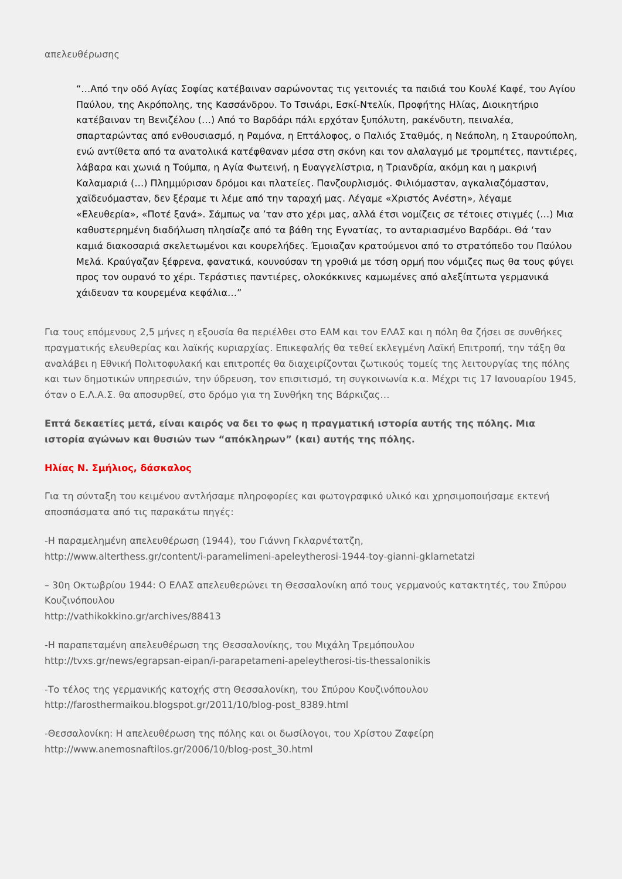απελευθέρωσης
“…Από την οδό Αγίας Σοφίας κατέβαιναν σαρώνοντας τις γειτονιές τα παιδιά του Κουλέ Καφέ, του Αγίου Παύλου, της Ακρόπολης, της Κασσάνδρου. Το Τσινάρι, Εσκί-Ντελίκ, Προφήτης Ηλίας, Διοικητήριο κατέβαιναν τη Βενιζέλου (…) Από το Βαρδάρι πάλι ερχόταν ξυπόλυτη, ρακένδυτη, πειναλέα, σπαρταρώντας από ενθουσιασμό, η Ραμόνα, η Επτάλοφος, ο Παλιός Σταθμός, η Νεάπολη, η Σταυρούπολη, ενώ αντίθετα από τα ανατολικά κατέφθαναν μέσα στη σκόνη και τον αλαλαγμό με τρομπέτες, παντιέρες, λάβαρα και χωνιά η Τούμπα, η Αγία Φωτεινή, η Ευαγγελίστρια, η Τριανδρία, ακόμη και η μακρινή Καλαμαριά (…) Πλημμύρισαν δρόμοι και πλατείες. Πανζουρλισμός. Φιλιόμασταν, αγκαλιαζόμασταν, χαϊδευόμασταν, δεν ξέραμε τι λέμε από την ταραχή μας. Λέγαμε «Χριστός Ανέστη», λέγαμε «Ελευθερία», «Ποτέ ξανά». Σάμπως να ’ταν στο χέρι μας, αλλά έτσι νομίζεις σε τέτοιες στιγμές (…) Μια καθυστερημένη διαδήλωση πλησίαζε από τα βάθη της Εγνατίας, το ανταριασμένο Βαρδάρι. Θά ‘ταν καμιά διακοσαριά σκελετωμένοι και κουρελήδες. Έμοιαζαν κρατούμενοι από το στρατόπεδο του Παύλου Μελά. Κραύγαζαν ξέφρενα, φανατικά, κουνούσαν τη γροθιά με τόση ορμή που νόμιζες πως θα τους φύγει προς τον ουρανό το χέρι. Τεράστιες παντιέρες, ολοκόκκινες καμωμένες από αλεξίπτωτα γερμανικά χάιδευαν τα κουρεμένα κεφάλια…”
Για τους επόμενους 2,5 μήνες η εξουσία θα περιέλθει στο ΕΑΜ και τον ΕΛΑΣ και η πόλη θα ζήσει σε συνθήκες πραγματικής ελευθερίας και λαϊκής κυριαρχίας. Επικεφαλής θα τεθεί εκλεγμένη Λαϊκή Επιτροπή, την τάξη θα αναλάβει η Εθνική Πολιτοφυλακή και επιτροπές θα διαχειρίζονται ζωτικούς τομείς της λειτουργίας της πόλης και των δημοτικών υπηρεσιών, την ύδρευση, τον επισιτισμό, τη συγκοινωνία κ.α. Μέχρι τις 17 Ιανουαρίου 1945, όταν ο Ε.Λ.Α.Σ. θα αποσυρθεί, στο δρόμο για τη Συνθήκη της Βάρκιζας…
Επτά δεκαετίες μετά, είναι καιρός να δει το φως η πραγματική ιστορία αυτής της πόλης. Μια ιστορία αγώνων και θυσιών των “απόκληρων” (και) αυτής της πόλης.
Ηλίας Ν. Σμήλιος, δάσκαλος
Για τη σύνταξη του κειμένου αντλήσαμε πληροφορίες και φωτογραφικό υλικό και χρησιμοποιήσαμε εκτενή αποσπάσματα από τις παρακάτω πηγές:
-Η παραμελημένη απελευθέρωση (1944), του Γιάννη Γκλαρνέτατζη,
http://www.alterthess.gr/content/i-paramelimeni-apeleytherosi-1944-toy-gianni-gklarnetatzi
– 30η Οκτωβρίου 1944: Ο ΕΛΑΣ απελευθερώνει τη Θεσσαλονίκη από τους γερμανούς κατακτητές, του Σπύρου Κουζινόπουλου
http://vathikokkino.gr/archives/88413
-Η παραπεταμένη απελευθέρωση της Θεσσαλονίκης, του Μιχάλη Τρεμόπουλου
http://tvxs.gr/news/egrapsan-eipan/i-parapetameni-apeleytherosi-tis-thessalonikis
-Το τέλος της γερμανικής κατοχής στη Θεσσαλονίκη, του Σπύρου Κουζινόπουλου
http://farosthermaikou.blogspot.gr/2011/10/blog-post_8389.html
-Θεσσαλονίκη: Η απελευθέρωση της πόλης και οι δωσίλογοι, του Χρίστου Ζαφείρη
http://www.anemosnaftilos.gr/2006/10/blog-post_30.html